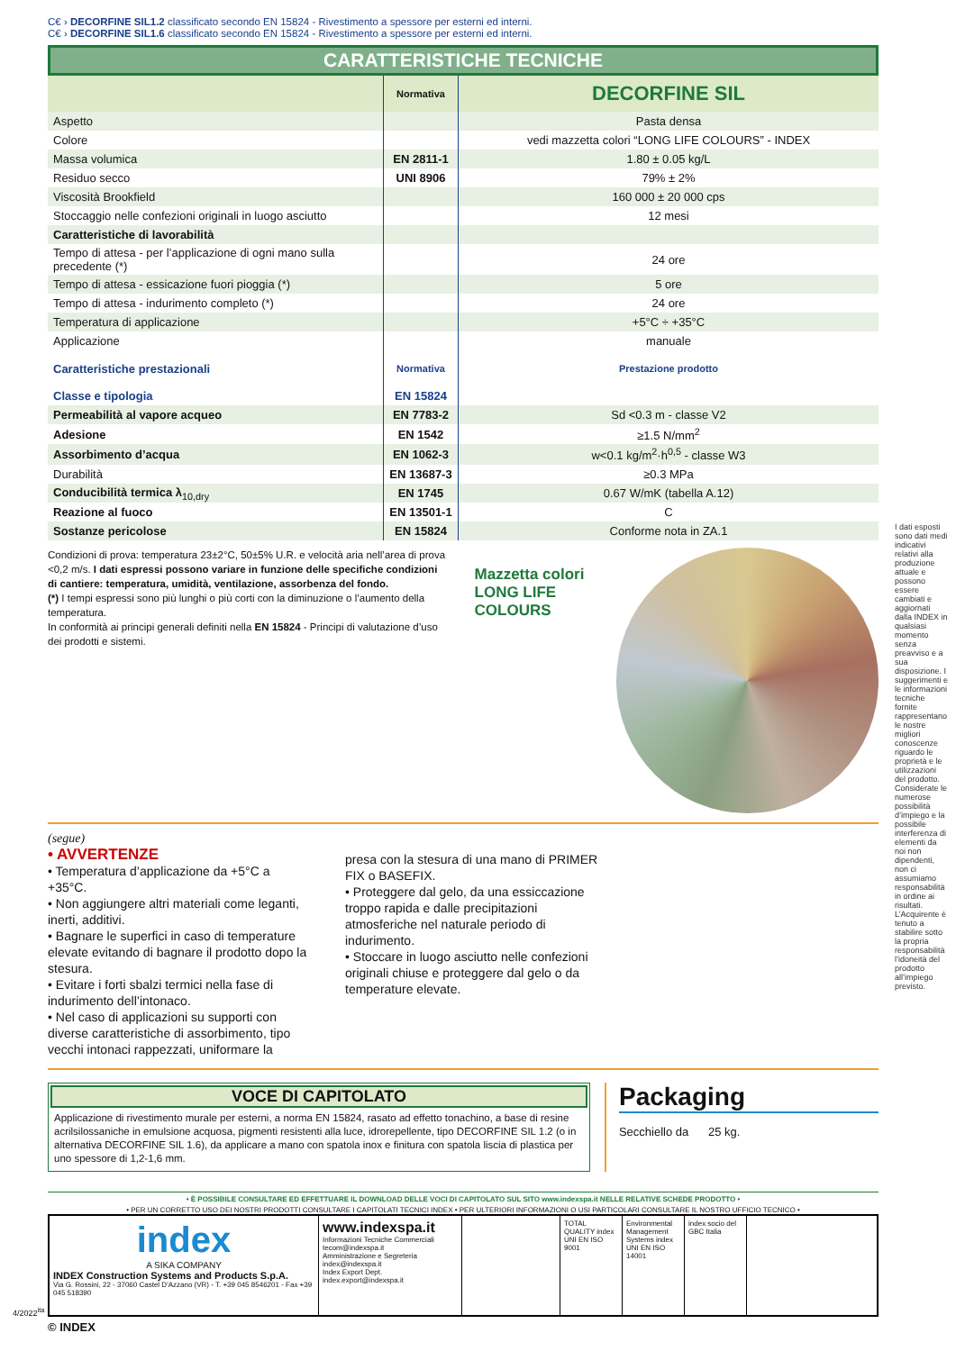C€ › DECORFINE SIL1.2 classificato secondo EN 15824 - Rivestimento a spessore per esterni ed interni.
C€ › DECORFINE SIL1.6 classificato secondo EN 15824 - Rivestimento a spessore per esterni ed interni.
CARATTERISTICHE TECNICHE
| | Normativa | DECORFINE SIL |
| Aspetto | | Pasta densa |
| Colore | | vedi mazzetta colori “LONG LIFE COLOURS” - INDEX |
| Massa volumica | EN 2811-1 | 1.80 ± 0.05 kg/L |
| Residuo secco | UNI 8906 | 79% ± 2% |
| Viscosità Brookfield | | 160 000 ± 20 000 cps |
| Stoccaggio nelle confezioni originali in luogo asciutto | | 12 mesi |
| Caratteristiche di lavorabilità | | |
| Tempo di attesa - per l’applicazione di ogni mano sulla precedente (*) | | 24 ore |
| Tempo di attesa - essicazione fuori pioggia (*) | | 5 ore |
| Tempo di attesa - indurimento completo (*) | | 24 ore |
| Temperatura di applicazione | | +5°C ÷ +35°C |
| Applicazione | | manuale |
| Caratteristiche prestazionali | Normativa | Prestazione prodotto |
| Classe e tipologia | EN 15824 | |
| Permeabilità al vapore acqueo | EN 7783-2 | Sd <0.3 m - classe V2 |
| Adesione | EN 1542 | ≥1.5 N/mm<sup>2</sup> |
| Assorbimento d’acqua | EN 1062-3 | w<0.1 kg/m<sup>2</sup>·h<sup>0,5</sup> - classe W3 |
| Durabilità | EN 13687-3 | ≥0.3 MPa |
| Conducibilità termica λ<sub>10,dry</sub> | EN 1745 | 0.67 W/mK (tabella A.12) |
| Reazione al fuoco | EN 13501-1 | C |
| Sostanze pericolose | EN 15824 | Conforme nota in ZA.1 |
Condizioni di prova: temperatura 23±2°C, 50±5% U.R. e velocità aria nell’area di prova <0,2 m/s. I dati espressi possono variare in funzione delle specifiche condizioni di cantiere: temperatura, umidità, ventilazione, assorbenza del fondo.
(*) I tempi espressi sono più lunghi o più corti con la diminuzione o l’aumento della temperatura.
In conformità ai principi generali definiti nella EN 15824 - Principi di valutazione d’uso dei prodotti e sistemi.
Mazzetta colori LONG LIFE COLOURS
(segue)
• AVVERTENZE
• Temperatura d’applicazione da +5°C a +35°C.
• Non aggiungere altri materiali come leganti, inerti, additivi.
• Bagnare le superfici in caso di temperature elevate evitando di bagnare il prodotto dopo la stesura.
• Evitare i forti sbalzi termici nella fase di indurimento dell’intonaco.
• Nel caso di applicazioni su supporti con diverse caratteristiche di assorbimento, tipo vecchi intonaci rappezzati, uniformare la
presa con la stesura di una mano di PRIMER FIX o BASEFIX.
• Proteggere dal gelo, da una essiccazione troppo rapida e dalle precipitazioni atmosferiche nel naturale periodo di indurimento.
• Stoccare in luogo asciutto nelle confezioni originali chiuse e proteggere dal gelo o da temperature elevate.
VOCE DI CAPITOLATO
Applicazione di rivestimento murale per esterni, a norma EN 15824, rasato ad effetto tonachino, a base di resine acrilsilossaniche in emulsione acquosa, pigmenti resistenti alla luce, idrorepellente, tipo DECORFINE SIL 1.2 (o in alternativa DECORFINE SIL 1.6), da applicare a mano con spatola inox e finitura con spatola liscia di plastica per uno spessore di 1,2-1,6 mm.
Packaging
Secchiello da 25 kg.
• È POSSIBILE CONSULTARE ED EFFETTUARE IL DOWNLOAD DELLE VOCI DI CAPITOLATO SUL SITO www.indexspa.it NELLE RELATIVE SCHEDE PRODOTTO •
• PER UN CORRETTO USO DEI NOSTRI PRODOTTI CONSULTARE I CAPITOLATI TECNICI INDEX • PER ULTERIORI INFORMAZIONI O USI PARTICOLARI CONSULTARE IL NOSTRO UFFICIO TECNICO •
index
A SIKA COMPANY
INDEX Construction Systems and Products S.p.A.
Via G. Rossini, 22 - 37060 Castel D'Azzano (VR) - T. +39 045 8546201 - Fax +39 045 518390
www.indexspa.it
Informazioni Tecniche Commerciali tecom@indexspa.it
Amministrazione e Segreteria index@indexspa.it
Index Export Dept. index.export@indexspa.it
TOTAL QUALITY index UNI EN ISO 9001
Environmental Management Systems index UNI EN ISO 14001
index socio del GBC Italia
© INDEX
I dati esposti sono dati medi indicativi relativi alla produzione attuale e possono essere cambiati e aggiornati dalla INDEX in qualsiasi momento senza preavviso e a sua disposizione. I suggerimenti e le informazioni tecniche fornite rappresentano le nostre migliori conoscenze riguardo le proprietà e le utilizzazioni del prodotto. Considerate le numerose possibilità d’impiego e la possibile interferenza di elementi da noi non dipendenti, non ci assumiamo responsabilità in ordine ai risultati. L’Acquirente è tenuto a stabilire sotto la propria responsabilità l’idoneità del prodotto all’impiego previsto.
4/2022<sup>ita</sup>